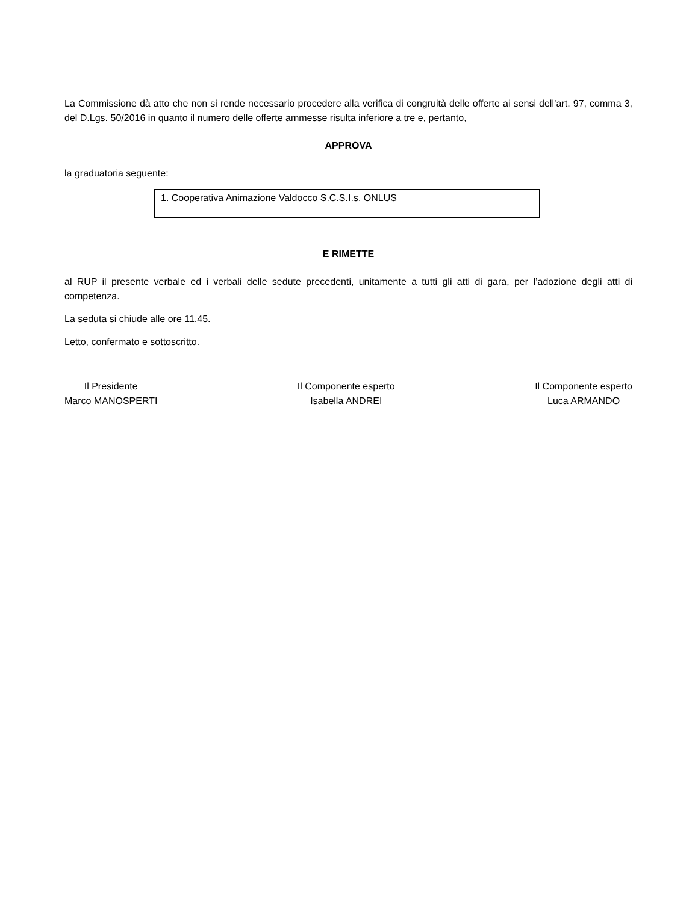La Commissione dà atto che non si rende necessario procedere alla verifica di congruità delle offerte ai sensi dell’art. 97, comma 3, del D.Lgs. 50/2016 in quanto il numero delle offerte ammesse risulta inferiore a tre e, pertanto,
APPROVA
la graduatoria seguente:
| 1. Cooperativa Animazione Valdocco S.C.S.I.s. ONLUS |
E RIMETTE
al RUP il presente verbale ed i verbali delle sedute precedenti, unitamente a tutti gli atti di gara, per l’adozione degli atti di competenza.
La seduta si chiude alle ore 11.45.
Letto, confermato e sottoscritto.
Il Presidente
Marco MANOSPERTI
Il Componente esperto
Isabella ANDREI
Il Componente esperto
Luca ARMANDO